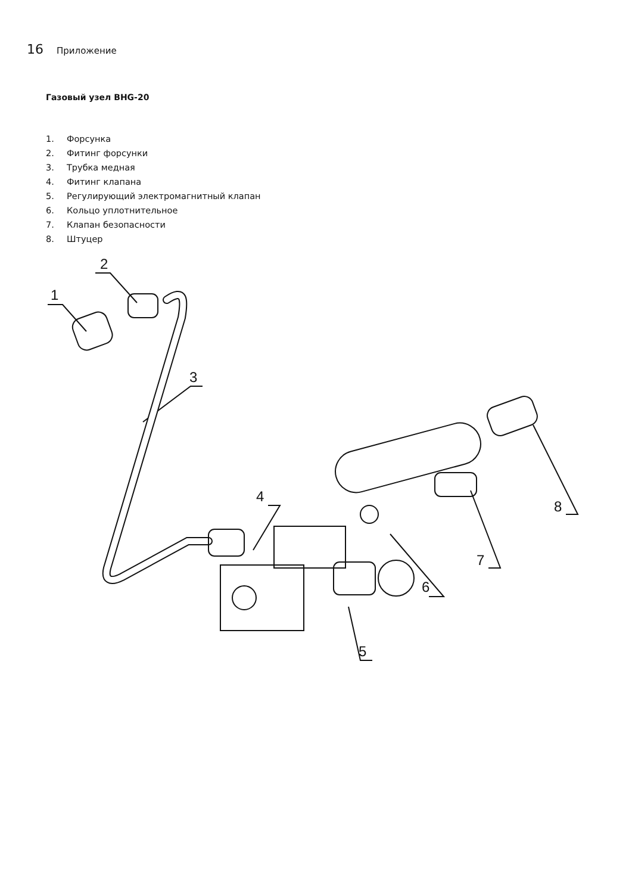16 Приложение
Газовый узел BHG-20
1. Форсунка
2. Фитинг форсунки
3. Трубка медная
4. Фитинг клапана
5. Регулирующий электромагнитный клапан
6. Кольцо уплотнительное
7. Клапан безопасности
8. Штуцер
1
2
3
4
5
6
7
8